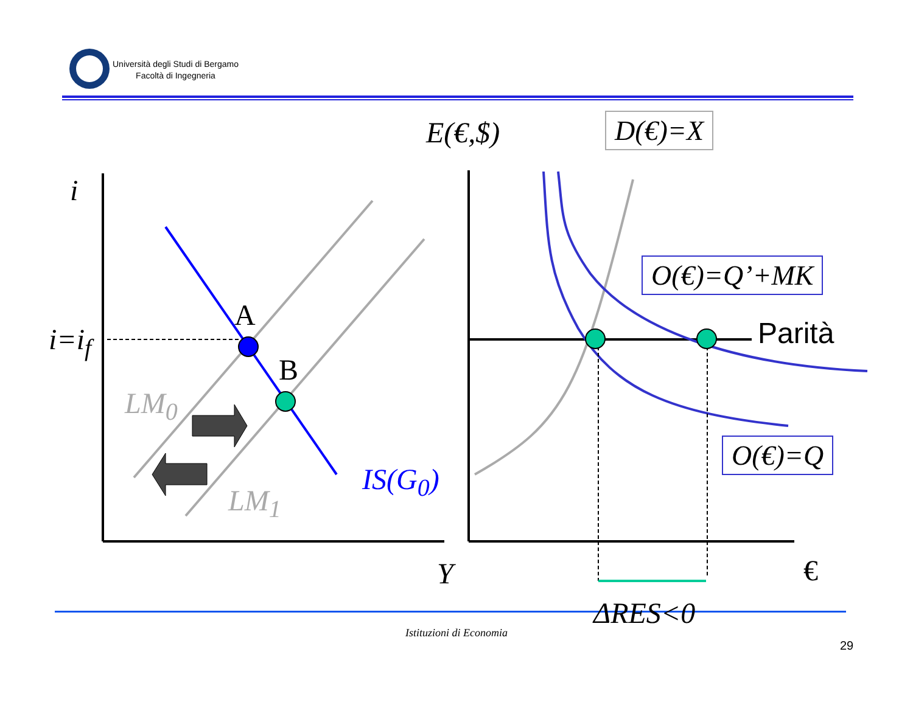Università degli Studi di Bergamo
Facoltà di Ingegneria
E(€,$) D(€)=X
i
O(€)=Q’+MK
A
i=i<sub>f</sub> Parità
B
LM<sub>0</sub>
O(€)=Q
IS(G<sub>0</sub>)
LM<sub>1</sub>
Y €
ΔRES<0
Istituzioni di Economia
29